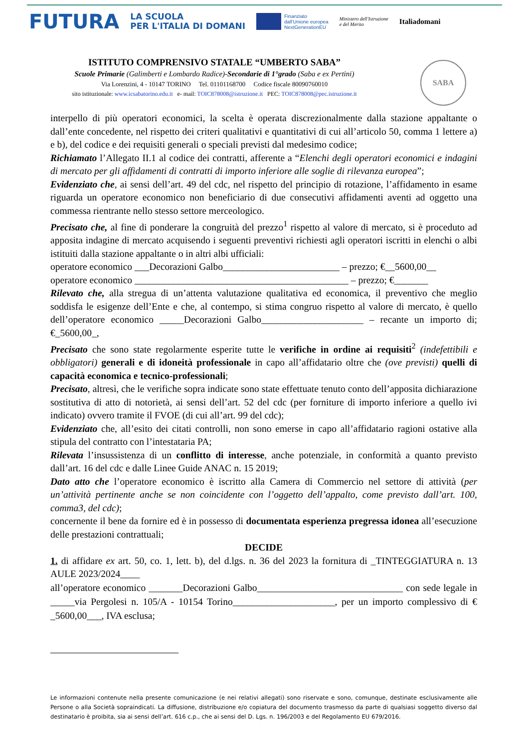FUTURA
LA SCUOLA
PER L'ITALIA DI DOMANI
Finanziato
dall'Unione europea
NextGenerationEU
Ministero dell'Istruzione
e del Merito
Italiadomani
ISTITUTO COMPRENSIVO STATALE “UMBERTO SABA”
Scuole Primarie (Galimberti e Lombardo Radice)-Secondarie di 1°grado (Saba e ex Pertini)
Via Lorenzini, 4 - 10147 TORINO Tel. 01101168700 Codice fiscale 80090760010
sito istituzionale: www.icsabatorino.edu.it e- mail: TOIC878008@istruzione.it PEC: TOIC878008@pec.istruzione.it
SABA
interpello di più operatori economici, la scelta è operata discrezionalmente dalla stazione appaltante o dall’ente concedente, nel rispetto dei criteri qualitativi e quantitativi di cui all’articolo 50, comma 1 lettere a) e b), del codice e dei requisiti generali o speciali previsti dal medesimo codice;
Richiamato l’Allegato II.1 al codice dei contratti, afferente a “Elenchi degli operatori economici e indagini di mercato per gli affidamenti di contratti di importo inferiore alle soglie di rilevanza europea”;
Evidenziato che, ai sensi dell’art. 49 del cdc, nel rispetto del principio di rotazione, l’affidamento in esame riguarda un operatore economico non beneficiario di due consecutivi affidamenti aventi ad oggetto una commessa rientrante nello stesso settore merceologico.
Precisato che, al fine di ponderare la congruità del prezzo<sup>1</sup> rispetto al valore di mercato, si è proceduto ad apposita indagine di mercato acquisendo i seguenti preventivi richiesti agli operatori iscritti in elenchi o albi istituiti dalla stazione appaltante o in altri albi ufficiali:
operatore economico ___Decorazioni Galbo________________________ – prezzo; €__5600,00__
operatore economico ____________________________________________ – prezzo; €_______
Rilevato che, alla stregua di un’attenta valutazione qualitativa ed economica, il preventivo che meglio soddisfa le esigenze dell’Ente e che, al contempo, si stima congruo rispetto al valore di mercato, è quello dell’operatore economico _____Decorazioni Galbo_____________________ – recante un importo di; €_5600,00_,
Precisato che sono state regolarmente esperite tutte le verifiche in ordine ai requisiti<sup>2</sup> (indefettibili e obbligatori) generali e di idoneità professionale in capo all’affidatario oltre che (ove previsti) quelli di capacità economica e tecnico-professionali;
Precisato, altresì, che le verifiche sopra indicate sono state effettuate tenuto conto dell’apposita dichiarazione sostitutiva di atto di notorietà, ai sensi dell’art. 52 del cdc (per forniture di importo inferiore a quello ivi indicato) ovvero tramite il FVOE (di cui all’art. 99 del cdc);
Evidenziato che, all’esito dei citati controlli, non sono emerse in capo all’affidatario ragioni ostative alla stipula del contratto con l’intestataria PA;
Rilevata l’insussistenza di un conflitto di interesse, anche potenziale, in conformità a quanto previsto dall’art. 16 del cdc e dalle Linee Guide ANAC n. 15 2019;
Dato atto che l’operatore economico è iscritto alla Camera di Commercio nel settore di attività (per un’attività pertinente anche se non coincidente con l’oggetto dell’appalto, come previsto dall’art. 100, comma3, del cdc);
concernente il bene da fornire ed è in possesso di documentata esperienza pregressa idonea all’esecuzione delle prestazioni contrattuali;
DECIDE
1. di affidare ex art. 50, co. 1, lett. b), del d.lgs. n. 36 del 2023 la fornitura di _TINTEGGIATURA n. 13 AULE 2023/2024____
all’operatore economico _______Decorazioni Galbo______________________________ con sede legale in _____via Pergolesi n. 105/A - 10154 Torino_____________________, per un importo complessivo di € _5600,00___, IVA esclusa;
Le informazioni contenute nella presente comunicazione (e nei relativi allegati) sono riservate e sono, comunque, destinate esclusivamente alle Persone o alla Società sopraindicati. La diffusione, distribuzione e/o copiatura del documento trasmesso da parte di qualsiasi soggetto diverso dal destinatario è proibita, sia ai sensi dell’art. 616 c.p., che ai sensi del D. Lgs. n. 196/2003 e del Regolamento EU 679/2016.